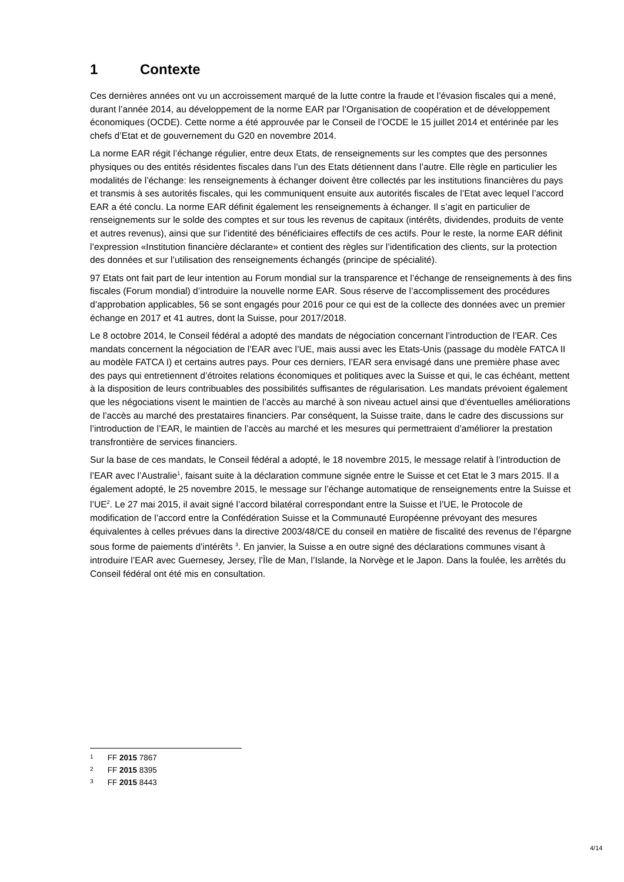1 Contexte
Ces dernières années ont vu un accroissement marqué de la lutte contre la fraude et l’évasion fiscales qui a mené, durant l’année 2014, au développement de la norme EAR par l’Organisation de coopération et de développement économiques (OCDE). Cette norme a été approuvée par le Conseil de l’OCDE le 15 juillet 2014 et entérinée par les chefs d’Etat et de gouvernement du G20 en novembre 2014.
La norme EAR régit l’échange régulier, entre deux Etats, de renseignements sur les comptes que des personnes physiques ou des entités résidentes fiscales dans l’un des Etats détiennent dans l’autre. Elle règle en particulier les modalités de l’échange: les renseignements à échanger doivent être collectés par les institutions financières du pays et transmis à ses autorités fiscales, qui les communiquent ensuite aux autorités fiscales de l’Etat avec lequel l’accord EAR a été conclu. La norme EAR définit également les renseignements à échanger. Il s’agit en particulier de renseignements sur le solde des comptes et sur tous les revenus de capitaux (intérêts, dividendes, produits de vente et autres revenus), ainsi que sur l’identité des bénéficiaires effectifs de ces actifs. Pour le reste, la norme EAR définit l’expression «Institution financière déclarante» et contient des règles sur l’identification des clients, sur la protection des données et sur l’utilisation des renseignements échangés (principe de spécialité).
97 Etats ont fait part de leur intention au Forum mondial sur la transparence et l’échange de renseignements à des fins fiscales (Forum mondial) d’introduire la nouvelle norme EAR. Sous réserve de l’accomplissement des procédures d’approbation applicables, 56 se sont engagés pour 2016 pour ce qui est de la collecte des données avec un premier échange en 2017 et 41 autres, dont la Suisse, pour 2017/2018.
Le 8 octobre 2014, le Conseil fédéral a adopté des mandats de négociation concernant l’introduction de l’EAR. Ces mandats concernent la négociation de l’EAR avec l’UE, mais aussi avec les Etats-Unis (passage du modèle FATCA II au modèle FATCA I) et certains autres pays. Pour ces derniers, l’EAR sera envisagé dans une première phase avec des pays qui entretiennent d’étroites relations économiques et politiques avec la Suisse et qui, le cas échéant, mettent à la disposition de leurs contribuables des possibilités suffisantes de régularisation. Les mandats prévoient également que les négociations visent le maintien de l’accès au marché à son niveau actuel ainsi que d’éventuelles améliorations de l’accès au marché des prestataires financiers. Par conséquent, la Suisse traite, dans le cadre des discussions sur l’introduction de l’EAR, le maintien de l’accès au marché et les mesures qui permettraient d’améliorer la prestation transfrontière de services financiers.
Sur la base de ces mandats, le Conseil fédéral a adopté, le 18 novembre 2015, le message relatif à l’introduction de l’EAR avec l’Australie<sup>1</sup>, faisant suite à la déclaration commune signée entre le Suisse et cet Etat le 3 mars 2015. Il a également adopté, le 25 novembre 2015, le message sur l’échange automatique de renseignements entre la Suisse et l’UE<sup>2</sup>. Le 27 mai 2015, il avait signé l’accord bilatéral correspondant entre la Suisse et l’UE, le Protocole de modification de l’accord entre la Confédération Suisse et la Communauté Européenne prévoyant des mesures équivalentes à celles prévues dans la directive 2003/48/CE du conseil en matière de fiscalité des revenus de l’épargne sous forme de paiements d’intérêts <sup>3</sup>. En janvier, la Suisse a en outre signé des déclarations communes visant à introduire l’EAR avec Guernesey, Jersey, l’Île de Man, l’Islande, la Norvège et le Japon. Dans la foulée, les arrêtés du Conseil fédéral ont été mis en consultation.
1 FF 2015 7867
2 FF 2015 8395
3 FF 2015 8443
4/14